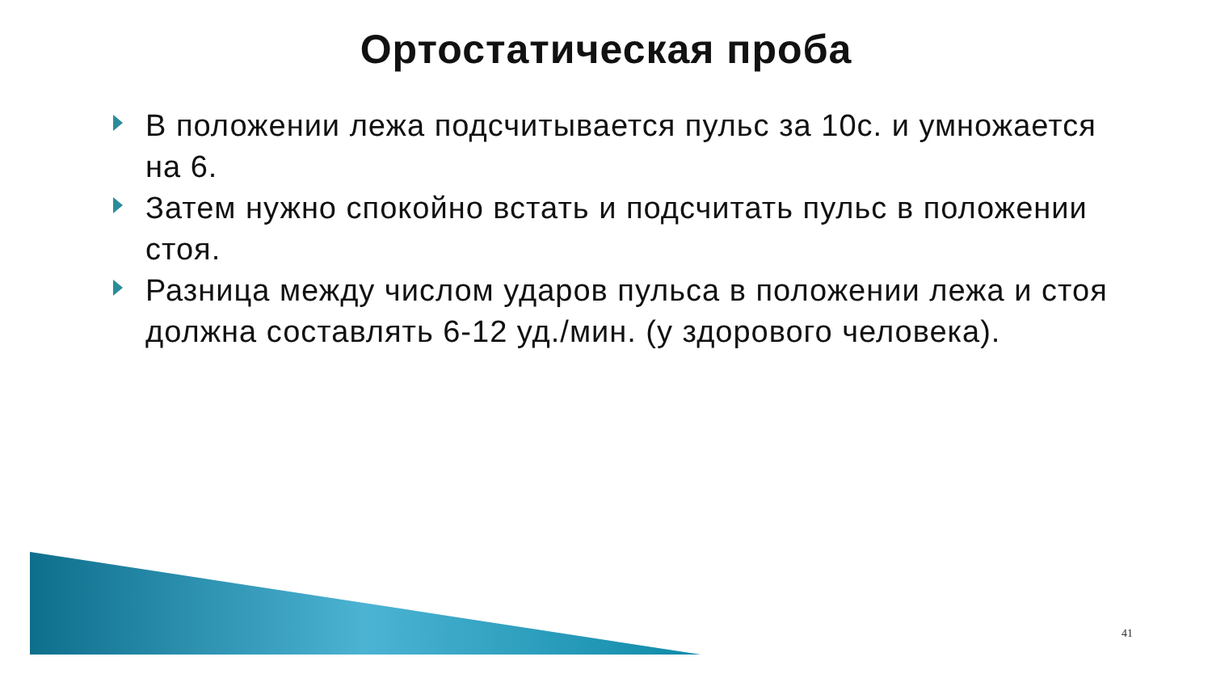Ортостатическая проба
В положении лежа подсчитывается пульс за 10с. и умножается на 6.
Затем нужно спокойно встать и подсчитать пульс в положении стоя.
Разница между числом ударов пульса в положении лежа и стоя должна составлять 6-12 уд./мин. (у здорового человека).
41